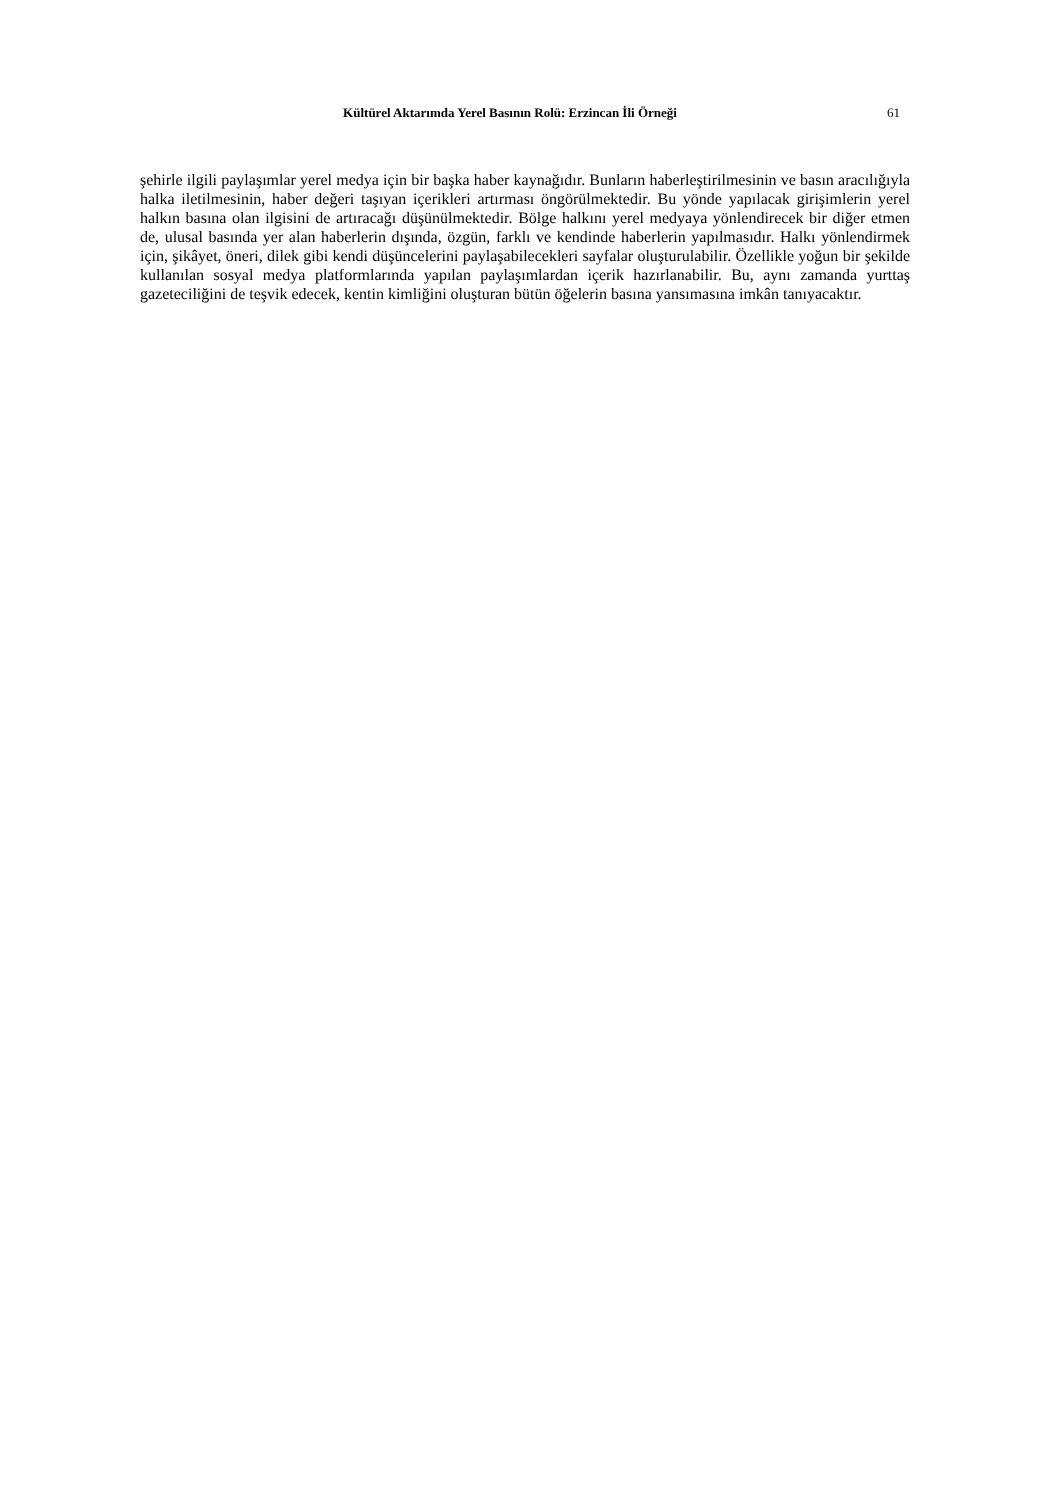Kültürel Aktarımda Yerel Basının Rolü: Erzincan İli Örneği 61
şehirle ilgili paylaşımlar yerel medya için bir başka haber kaynağıdır. Bunların haberleştirilmesinin ve basın aracılığıyla halka iletilmesinin, haber değeri taşıyan içerikleri artırması öngörülmektedir. Bu yönde yapılacak girişimlerin yerel halkın basına olan ilgisini de artıracağı düşünülmektedir. Bölge halkını yerel medyaya yönlendirecek bir diğer etmen de, ulusal basında yer alan haberlerin dışında, özgün, farklı ve kendinde haberlerin yapılmasıdır. Halkı yönlendirmek için, şikâyet, öneri, dilek gibi kendi düşüncelerini paylaşabilecekleri sayfalar oluşturulabilir. Özellikle yoğun bir şekilde kullanılan sosyal medya platformlarında yapılan paylaşımlardan içerik hazırlanabilir. Bu, aynı zamanda yurttaş gazeteciliğini de teşvik edecek, kentin kimliğini oluşturan bütün öğelerin basına yansımasına imkân tanıyacaktır.